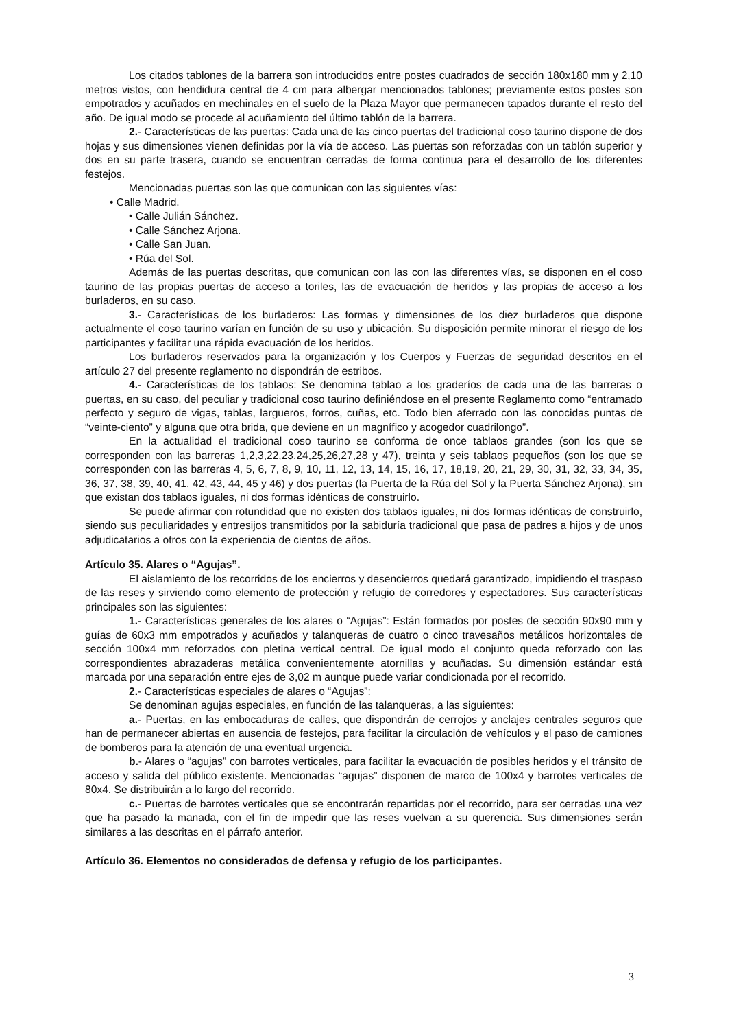Los citados tablones de la barrera son introducidos entre postes cuadrados de sección 180x180 mm y 2,10 metros vistos, con hendidura central de 4 cm para albergar mencionados tablones; previamente estos postes son empotrados y acuñados en mechinales en el suelo de la Plaza Mayor que permanecen tapados durante el resto del año. De igual modo se procede al acuñamiento del último tablón de la barrera.
2.- Características de las puertas: Cada una de las cinco puertas del tradicional coso taurino dispone de dos hojas y sus dimensiones vienen definidas por la vía de acceso. Las puertas son reforzadas con un tablón superior y dos en su parte trasera, cuando se encuentran cerradas de forma continua para el desarrollo de los diferentes festejos.
Mencionadas puertas son las que comunican con las siguientes vías:
• Calle Madrid.
• Calle Julián Sánchez.
• Calle Sánchez Arjona.
• Calle San Juan.
• Rúa del Sol.
Además de las puertas descritas, que comunican con las con las diferentes vías, se disponen en el coso taurino de las propias puertas de acceso a toriles, las de evacuación de heridos y las propias de acceso a los burladeros, en su caso.
3.- Características de los burladeros: Las formas y dimensiones de los diez burladeros que dispone actualmente el coso taurino varían en función de su uso y ubicación. Su disposición permite minorar el riesgo de los participantes y facilitar una rápida evacuación de los heridos.
Los burladeros reservados para la organización y los Cuerpos y Fuerzas de seguridad descritos en el artículo 27 del presente reglamento no dispondrán de estribos.
4.- Características de los tablaos: Se denomina tablao a los graderíos de cada una de las barreras o puertas, en su caso, del peculiar y tradicional coso taurino definiéndose en el presente Reglamento como “entramado perfecto y seguro de vigas, tablas, largueros, forros, cuñas, etc. Todo bien aferrado con las conocidas puntas de “veinte-ciento” y alguna que otra brida, que deviene en un magnífico y acogedor cuadrilongo”.
En la actualidad el tradicional coso taurino se conforma de once tablaos grandes (son los que se corresponden con las barreras 1,2,3,22,23,24,25,26,27,28 y 47), treinta y seis tablaos pequeños (son los que se corresponden con las barreras 4, 5, 6, 7, 8, 9, 10, 11, 12, 13, 14, 15, 16, 17, 18,19, 20, 21, 29, 30, 31, 32, 33, 34, 35, 36, 37, 38, 39, 40, 41, 42, 43, 44, 45 y 46) y dos puertas (la Puerta de la Rúa del Sol y la Puerta Sánchez Arjona), sin que existan dos tablaos iguales, ni dos formas idénticas de construirlo.
Se puede afirmar con rotundidad que no existen dos tablaos iguales, ni dos formas idénticas de construirlo, siendo sus peculiaridades y entresijos transmitidos por la sabiduría tradicional que pasa de padres a hijos y de unos adjudicatarios a otros con la experiencia de cientos de años.
Artículo 35. Alares o “Agujas”.
El aislamiento de los recorridos de los encierros y desencierros quedará garantizado, impidiendo el traspaso de las reses y sirviendo como elemento de protección y refugio de corredores y espectadores. Sus características principales son las siguientes:
1.- Características generales de los alares o “Agujas”: Están formados por postes de sección 90x90 mm y guías de 60x3 mm empotrados y acuñados y talanqueras de cuatro o cinco travesaños metálicos horizontales de sección 100x4 mm reforzados con pletina vertical central. De igual modo el conjunto queda reforzado con las correspondientes abrazaderas metálica convenientemente atornillas y acuñadas. Su dimensión estándar está marcada por una separación entre ejes de 3,02 m aunque puede variar condicionada por el recorrido.
2.- Características especiales de alares o “Agujas”:
Se denominan agujas especiales, en función de las talanqueras, a las siguientes:
a.- Puertas, en las embocaduras de calles, que dispondrán de cerrojos y anclajes centrales seguros que han de permanecer abiertas en ausencia de festejos, para facilitar la circulación de vehículos y el paso de camiones de bomberos para la atención de una eventual urgencia.
b.- Alares o “agujas” con barrotes verticales, para facilitar la evacuación de posibles heridos y el tránsito de acceso y salida del público existente. Mencionadas “agujas” disponen de marco de 100x4 y barrotes verticales de 80x4. Se distribuirán a lo largo del recorrido.
c.- Puertas de barrotes verticales que se encontrarán repartidas por el recorrido, para ser cerradas una vez que ha pasado la manada, con el fin de impedir que las reses vuelvan a su querencia. Sus dimensiones serán similares a las descritas en el párrafo anterior.
Artículo 36. Elementos no considerados de defensa y refugio de los participantes.
3